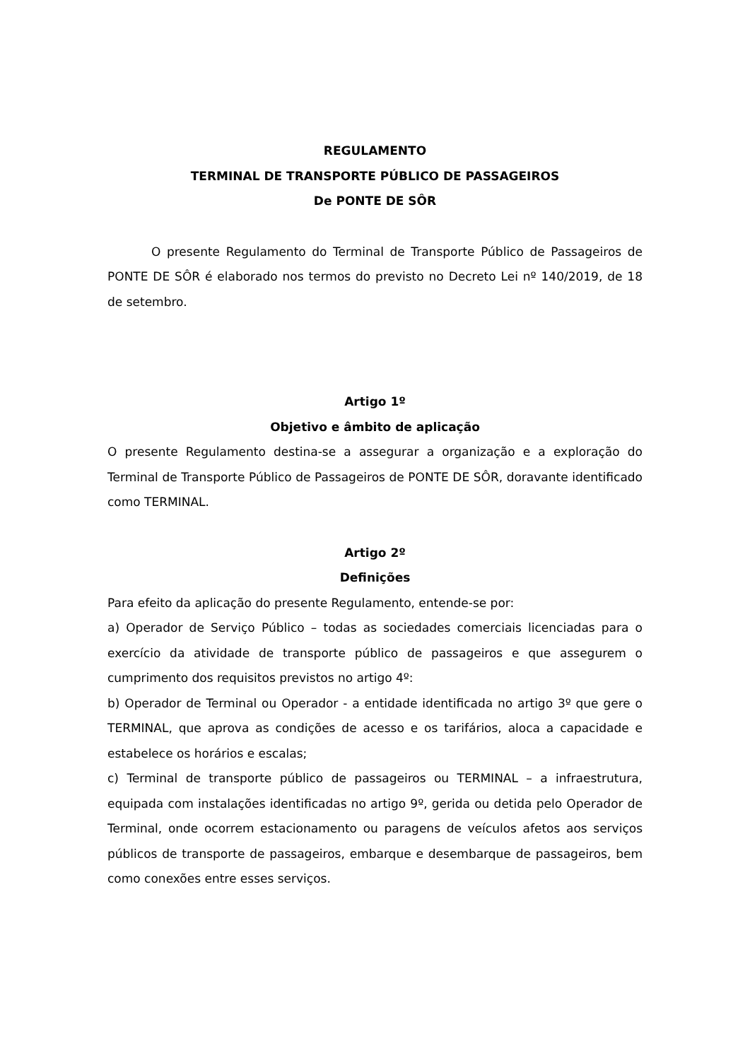REGULAMENTO
TERMINAL DE TRANSPORTE PÚBLICO DE PASSAGEIROS
De PONTE DE SÔR
O presente Regulamento do Terminal de Transporte Público de Passageiros de PONTE DE SÔR é elaborado nos termos do previsto no Decreto Lei nº 140/2019, de 18 de setembro.
Artigo 1º
Objetivo e âmbito de aplicação
O presente Regulamento destina-se a assegurar a organização e a exploração do Terminal de Transporte Público de Passageiros de PONTE DE SÔR, doravante identificado como TERMINAL.
Artigo 2º
Definições
Para efeito da aplicação do presente Regulamento, entende-se por:
a) Operador de Serviço Público – todas as sociedades comerciais licenciadas para o exercício da atividade de transporte público de passageiros e que assegurem o cumprimento dos requisitos previstos no artigo 4º:
b) Operador de Terminal ou Operador - a entidade identificada no artigo 3º que gere o TERMINAL, que aprova as condições de acesso e os tarifários, aloca a capacidade e estabelece os horários e escalas;
c) Terminal de transporte público de passageiros ou TERMINAL – a infraestrutura, equipada com instalações identificadas no artigo 9º, gerida ou detida pelo Operador de Terminal, onde ocorrem estacionamento ou paragens de veículos afetos aos serviços públicos de transporte de passageiros, embarque e desembarque de passageiros, bem como conexões entre esses serviços.